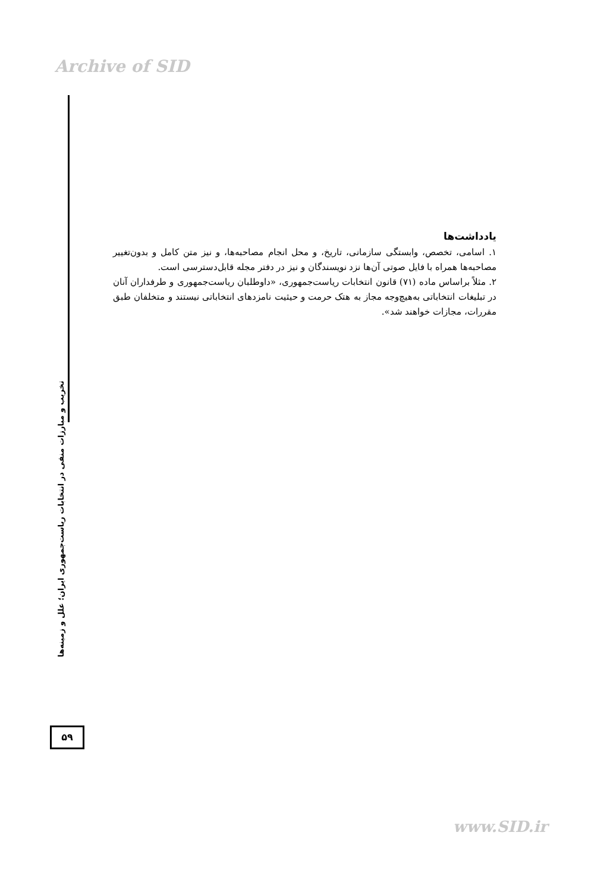Archive of SID
یادداشت‌ها
۱. اسامی، تخصص، وابستگی سازمانی، تاریخ، و محل انجام مصاحبه‌ها، و نیز متن کامل و بدون‌تغییر مصاحبه‌ها همراه با فایل صوتی آن‌ها نزد نویسندگان و نیز در دفتر مجله قابل‌دسترسی است.
۲. مثلاً براساس ماده (۷۱) قانون انتخابات ریاست‌جمهوری، «داوطلبان ریاست‌جمهوری و طرفداران آنان در تبلیغات انتخاباتی به‌هیچ‌وجه مجاز به هتک حرمت و حیثیت نامزدهای انتخاباتی نیستند و متخلفان طبق مقررات، مجازات خواهند شد».
تخریب و مبارزات منفی در انتخابات ریاست‌جمهوری ایران؛ علل و زمینه‌ها
۵۹
www.SID.ir